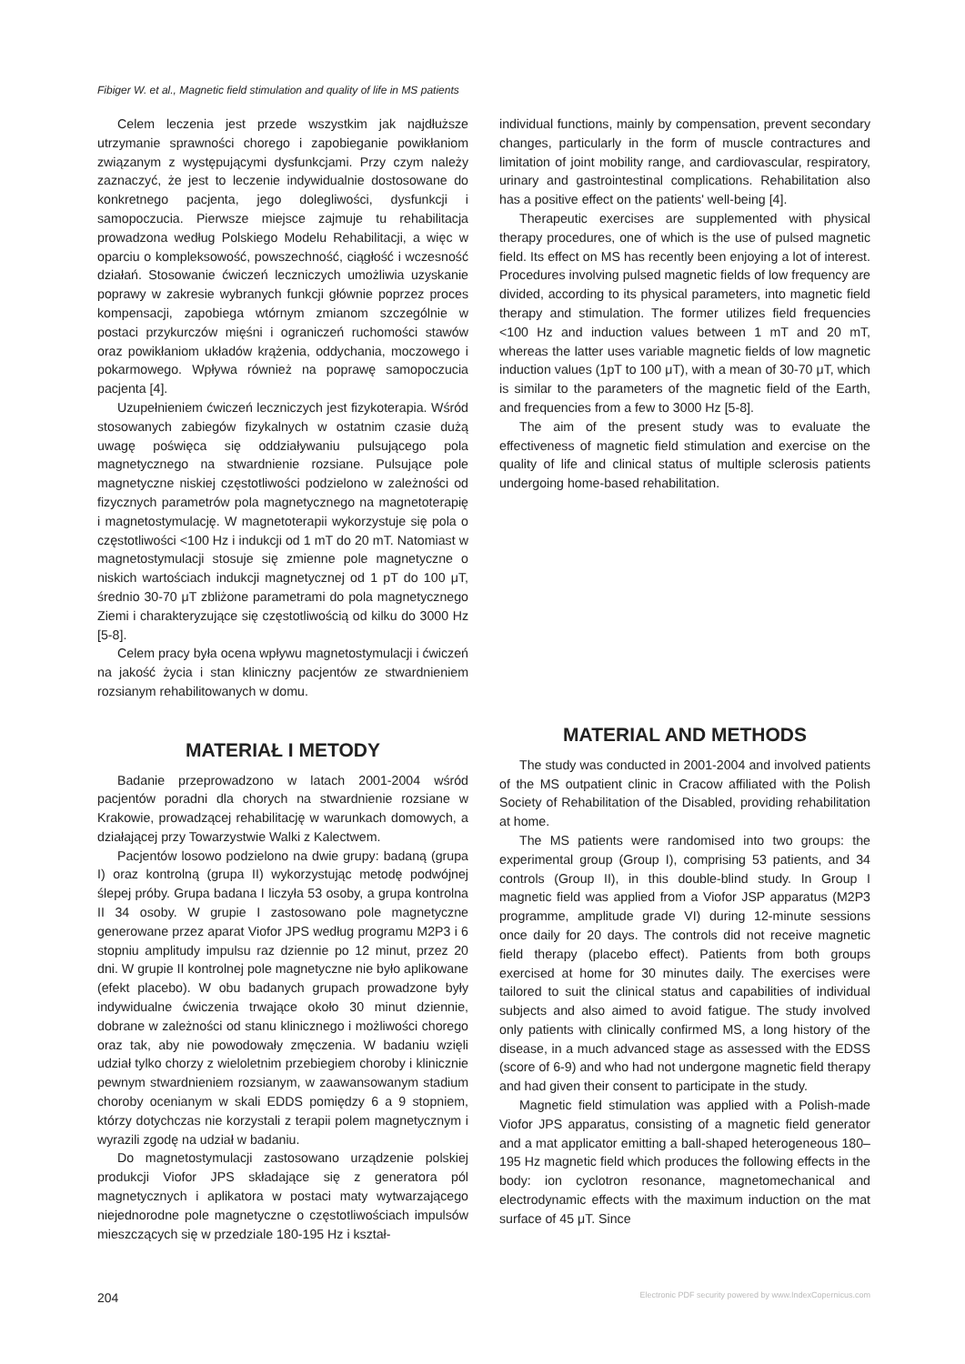Fibiger W. et al., Magnetic field stimulation and quality of life in MS patients
Celem leczenia jest przede wszystkim jak najdłuższe utrzymanie sprawności chorego i zapobieganie powikłaniom związanym z występującymi dysfunkcjami. Przy czym należy zaznaczyć, że jest to leczenie indywidualnie dostosowane do konkretnego pacjenta, jego dolegliwości, dysfunkcji i samopoczucia. Pierwsze miejsce zajmuje tu rehabilitacja prowadzona według Polskiego Modelu Rehabilitacji, a więc w oparciu o kompleksowość, powszechność, ciągłość i wczesność działań. Stosowanie ćwiczeń leczniczych umożliwia uzyskanie poprawy w zakresie wybranych funkcji głównie poprzez proces kompensacji, zapobiega wtórnym zmianom szczególnie w postaci przykurczów mięśni i ograniczeń ruchomości stawów oraz powikłaniom układów krążenia, oddychania, moczowego i pokarmowego. Wpływa również na poprawę samopoczucia pacjenta [4].
Uzupełnieniem ćwiczeń leczniczych jest fizykoterapia. Wśród stosowanych zabiegów fizykalnych w ostatnim czasie dużą uwagę poświęca się oddziaływaniu pulsującego pola magnetycznego na stwardnienie rozsiane. Pulsujące pole magnetyczne niskiej częstotliwości podzielono w zależności od fizycznych parametrów pola magnetycznego na magnetoterapię i magnetostymulację. W magnetoterapii wykorzystuje się pola o częstotliwości <100 Hz i indukcji od 1 mT do 20 mT. Natomiast w magnetostymulacji stosuje się zmienne pole magnetyczne o niskich wartościach indukcji magnetycznej od 1 pT do 100 μT, średnio 30-70 μT zbliżone parametrami do pola magnetycznego Ziemi i charakteryzujące się częstotliwością od kilku do 3000 Hz [5-8].
Celem pracy była ocena wpływu magnetostymulacji i ćwiczeń na jakość życia i stan kliniczny pacjentów ze stwardnieniem rozsianym rehabilitowanych w domu.
MATERIAŁ I METODY
Badanie przeprowadzono w latach 2001-2004 wśród pacjentów poradni dla chorych na stwardnienie rozsiane w Krakowie, prowadzącej rehabilitację w warunkach domowych, a działającej przy Towarzystwie Walki z Kalectwem.
Pacjentów losowo podzielono na dwie grupy: badaną (grupa I) oraz kontrolną (grupa II) wykorzystując metodę podwójnej ślepej próby. Grupa badana I liczyła 53 osoby, a grupa kontrolna II 34 osoby. W grupie I zastosowano pole magnetyczne generowane przez aparat Viofor JPS według programu M2P3 i 6 stopniu amplitudy impulsu raz dziennie po 12 minut, przez 20 dni. W grupie II kontrolnej pole magnetyczne nie było aplikowane (efekt placebo). W obu badanych grupach prowadzone były indywidualne ćwiczenia trwające około 30 minut dziennie, dobrane w zależności od stanu klinicznego i możliwości chorego oraz tak, aby nie powodowały zmęczenia. W badaniu wzięli udział tylko chorzy z wieloletnim przebiegiem choroby i klinicznie pewnym stwardnieniem rozsianym, w zaawansowanym stadium choroby ocenianym w skali EDDS pomiędzy 6 a 9 stopniem, którzy dotychczas nie korzystali z terapii polem magnetycznym i wyrazili zgodę na udział w badaniu.
Do magnetostymulacji zastosowano urządzenie polskiej produkcji Viofor JPS składające się z generatora pól magnetycznych i aplikatora w postaci maty wytwarzającego niejednorodne pole magnetyczne o częstotliwościach impulsów mieszczących się w przedziale 180-195 Hz i kształ-
individual functions, mainly by compensation, prevent secondary changes, particularly in the form of muscle contractures and limitation of joint mobility range, and cardiovascular, respiratory, urinary and gastrointestinal complications. Rehabilitation also has a positive effect on the patients' well-being [4].
Therapeutic exercises are supplemented with physical therapy procedures, one of which is the use of pulsed magnetic field. Its effect on MS has recently been enjoying a lot of interest. Procedures involving pulsed magnetic fields of low frequency are divided, according to its physical parameters, into magnetic field therapy and stimulation. The former utilizes field frequencies <100 Hz and induction values between 1 mT and 20 mT, whereas the latter uses variable magnetic fields of low magnetic induction values (1pT to 100 μT), with a mean of 30-70 μT, which is similar to the parameters of the magnetic field of the Earth, and frequencies from a few to 3000 Hz [5-8].
The aim of the present study was to evaluate the effectiveness of magnetic field stimulation and exercise on the quality of life and clinical status of multiple sclerosis patients undergoing home-based rehabilitation.
MATERIAL AND METHODS
The study was conducted in 2001-2004 and involved patients of the MS outpatient clinic in Cracow affiliated with the Polish Society of Rehabilitation of the Disabled, providing rehabilitation at home.
The MS patients were randomised into two groups: the experimental group (Group I), comprising 53 patients, and 34 controls (Group II), in this double-blind study. In Group I magnetic field was applied from a Viofor JSP apparatus (M2P3 programme, amplitude grade VI) during 12-minute sessions once daily for 20 days. The controls did not receive magnetic field therapy (placebo effect). Patients from both groups exercised at home for 30 minutes daily. The exercises were tailored to suit the clinical status and capabilities of individual subjects and also aimed to avoid fatigue. The study involved only patients with clinically confirmed MS, a long history of the disease, in a much advanced stage as assessed with the EDSS (score of 6-9) and who had not undergone magnetic field therapy and had given their consent to participate in the study.
Magnetic field stimulation was applied with a Polish-made Viofor JPS apparatus, consisting of a magnetic field generator and a mat applicator emitting a ball-shaped heterogeneous 180–195 Hz magnetic field which produces the following effects in the body: ion cyclotron resonance, magnetomechanical and electrodynamic effects with the maximum induction on the mat surface of 45 μT. Since
204 Electronic PDF security powered by www.IndexCopernicus.com